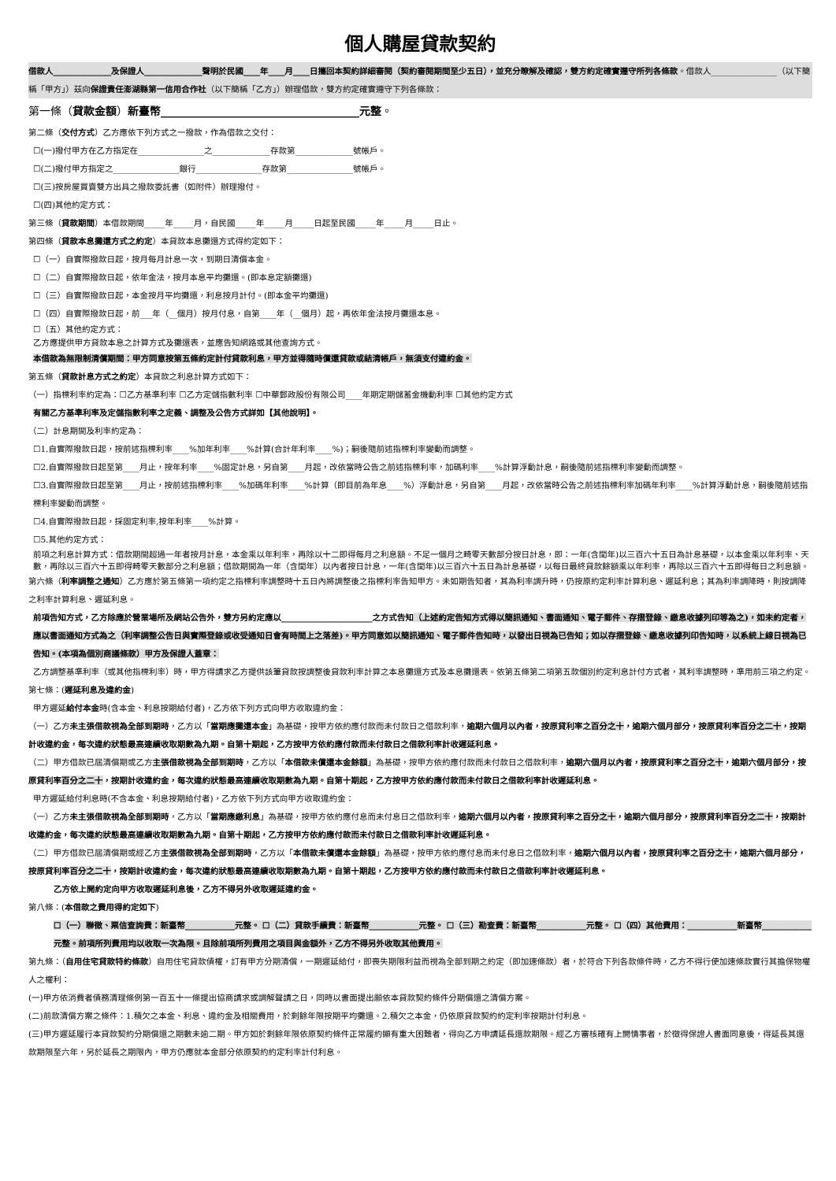個人購屋貸款契約
借款人______________及保證人______________聲明於民國____年____月____日攜回本契約詳細審閱（契約審閱期間至少五日），並充分瞭解及確認，雙方約定確實遵守所列各條款。借款人________________（以下簡稱「甲方」）茲向保證責任澎湖縣第一信用合作社（以下簡稱「乙方」）辦理借款，雙方約定確實遵守下列各條款：
第一條（貸款金額）新臺幣____________________________________元整。
第二條（交付方式）乙方應依下列方式之一撥款，作為借款之交付：
☐(一)撥付甲方在乙方指定在________________之______________存款第______________號帳戶。
☐(二)撥付甲方指定之________________銀行________________存款第________________號帳戶。
☐(三)按房屋買賣雙方出具之撥款委託書（如附件）辦理撥付。
☐(四)其他約定方式：
第三條（貸款期間）本借款期間_____年_____月，自民國_____年_____月_____日起至民國_____年_____月_____日止。
第四條（貸款本息攤還方式之約定）本貸款本息攤還方式得約定如下：
☐（一）自實際撥款日起，按月每月計息一次，到期日清償本金。
☐（二）自實際撥款日起，依年金法，按月本息平均攤還。(即本息定額攤還)
☐（三）自實際撥款日起，本金按月平均攤還，利息按月計付。(即本金平均攤還)
☐（四）自實際撥款日起，前___年（__個月）按月付息，自第____年（__個月）起，再依年金法按月攤還本息。
☐（五）其他約定方式：
乙方應提供甲方貸款本息之計算方式及攤還表，並應告知網路或其他查詢方式。
本借款為無限制清償期間：甲方同意按第五條約定計付貸款利息，甲方並得隨時償還貸款或結清帳戶，無須支付違約金。
第五條（貸款計息方式之約定）本貸款之利息計算方式如下：
（一）指標利率約定為：☐乙方基準利率 ☐乙方定儲指數利率 ☐中華郵政股份有限公司____年期定期儲蓄金機動利率 ☐其他約定方式
有關乙方基準利率及定儲指數利率之定義、調整及公告方式詳如【其他說明】。
（二）計息期間及利率約定為：
☐1.自實際撥款日起，按前述指標利率____%加年利率____%計算(合計年利率____%)；嗣後隨前述指標利率變動而調整。
☐2.自實際撥款日起至第____月止，按年利率____%固定計息，另自第____月起，改依當時公告之前述指標利率，加碼利率____%計算浮動計息，嗣後隨前述指標利率變動而調整。
☐3.自實際撥款日起至第____月止，按前述指標利率____%加碼年利率____%計算（即目前為年息____%）浮動計息，另自第____月起，改依當時公告之前述指標利率加碼年利率____%計算浮動計息，嗣後隨前述指標利率變動而調整。
☐4.自實際撥款日起，採固定利率,按年利率____%計算。
☐5.其他約定方式：
前項之利息計算方式：借款期間超過一年者按月計息，本金乘以年利率，再除以十二即得每月之利息額。不足一個月之畸零天數部分按日計息，即：一年(含閏年)以三百六十五日為計息基礎，以本金乘以年利率、天數，再除以三百六十五即得畸零天數部分之利息額；借款期間為一年（含閏年）以內者按日計息，一年(含閏年)以三百六十五日為計息基礎，以每日最終貸款餘額乘以年利率，再除以三百六十五即得每日之利息額。
第六條（利率調整之通知）乙方應於第五條第一項約定之指標利率調整時十五日內將調整後之指標利率告知甲方。未如期告知者，其為利率調升時，仍按原約定利率計算利息、遲延利息；其為利率調降時，則按調降之利率計算利息、遲延利息。
前項告知方式，乙方除應於營業場所及網站公告外，雙方另約定應以______________________之方式告知（上述約定告知方式得以簡訊通知、書面通知、電子郵件、存摺登錄、繳息收據列印等為之)，如未約定者，應以書面通知方式為之（利率調整公告日與實際登錄或收受通知日會有時間上之落差)。甲方同意如以簡訊通知、電子郵件告知時，以發出日視為已告知；如以存摺登錄、繳息收據列印告知時，以系統上線日視為已告知。(本項為個別商議條款）甲方及保證人蓋章：
乙方調整基準利率（或其他指標利率）時，甲方得請求乙方提供該筆貸款按調整後貸款利率計算之本息攤還方式及本息攤還表。依第五條第二項第五款個別約定利息計付方式者，其利率調整時，準用前三項之約定。
第七條：(遲延利息及違約金)
甲方遲延給付本金時(含本金、利息按期給付者)，乙方依下列方式向甲方收取違約金：
（一）乙方未主張借款視為全部到期時，乙方以「當期應攤還本金」為基礎，按甲方依約應付款而未付款日之借款利率，逾期六個月以內者，按原貸利率之百分之十，逾期六個月部分，按原貸利率百分之二十，按期計收違約金，每次違約狀態最高連續收取期數為九期。自第十期起，乙方按甲方依約應付款而未付款日之借款利率計收遲延利息。
（二）甲方借款已屆清償期或乙方主張借款視為全部到期時，乙方以「本借款未償還本金餘額」為基礎，按甲方依約應付款而未付款日之借款利率，逾期六個月以內者，按原貸利率之百分之十，逾期六個月部分，按原貸利率百分之二十，按期計收違約金，每次違約狀態最高連續收取期數為九期。自第十期起，乙方按甲方依約應付款而未付款日之借款利率計收遲延利息。
甲方遲延給付利息時(不含本金、利息按期給付者)，乙方依下列方式向甲方收取違約金：
（一）乙方未主張借款視為全部到期時，乙方以「當期應繳利息」為基礎，按甲方依約應付息而未付息日之借款利率，逾期六個月以內者，按原貸利率之百分之十，逾期六個月部分，按原貸利率百分之二十，按期計收違約金，每次違約狀態最高連續收取期數為九期。自第十期起，乙方按甲方依約應付款而未付款日之借款利率計收遲延利息。
（二）甲方借款已屆清償期或經乙方主張借款視為全部到期時，乙方以「本借款未償還本金餘額」為基礎，按甲方依約應付息而未付息日之借款利率，逾期六個月以內者，按原貸利率之百分之十，逾期六個月部分，按原貸利率百分之二十，按期計收違約金，每次違約狀態最高連續收取期數為九期。自第十期起，乙方按甲方依約應付款而未付款日之借款利率計收遲延利息。
乙方依上開約定向甲方收取遲延利息後，乙方不得另外收取遲延違約金。
第八條：(本借款之費用得約定如下)
☐（一）聯徵、票信查詢費：新臺幣____________元整。 ☐（二）貸款手續費：新臺幣____________元整。 ☐（三）勘查費：新臺幣____________元整。 ☐（四）其他費用：____________新臺幣____________元整。前項所列費用均以收取一次為限。且除前項所列費用之項目與金額外，乙方不得另外收取其他費用。
第九條：（自用住宅貸款特約條款）自用住宅貸款債權，訂有甲方分期清償，一期遲延給付，即喪失期限利益而視為全部到期之約定（即加速條款）者，於符合下列各款條件時，乙方不得行使加速條款實行其擔保物權人之權利：
(一)甲方依消費者債務清理條例第一百五十一條提出協商請求或調解聲請之日，同時以書面提出願依本貸款契約條件分期償還之清償方案。
(二)前款清償方案之條件：1.積欠之本金、利息、違約金及相關費用，於剩餘年限按期平均攤還。2.積欠之本金，仍依原貸款契約約定利率按期計付利息。
(三)甲方遲延履行本貸款契約分期償還之期數未逾二期。甲方如於剩餘年限依原契約條件正常履約顯有重大困難者，得向乙方申請延長還款期限。經乙方審核確有上開情事者，於徵得保證人書面同意後，得延長其還款期限至六年，另於延長之期限內，甲方仍應就本金部分依原契約約定利率計付利息。